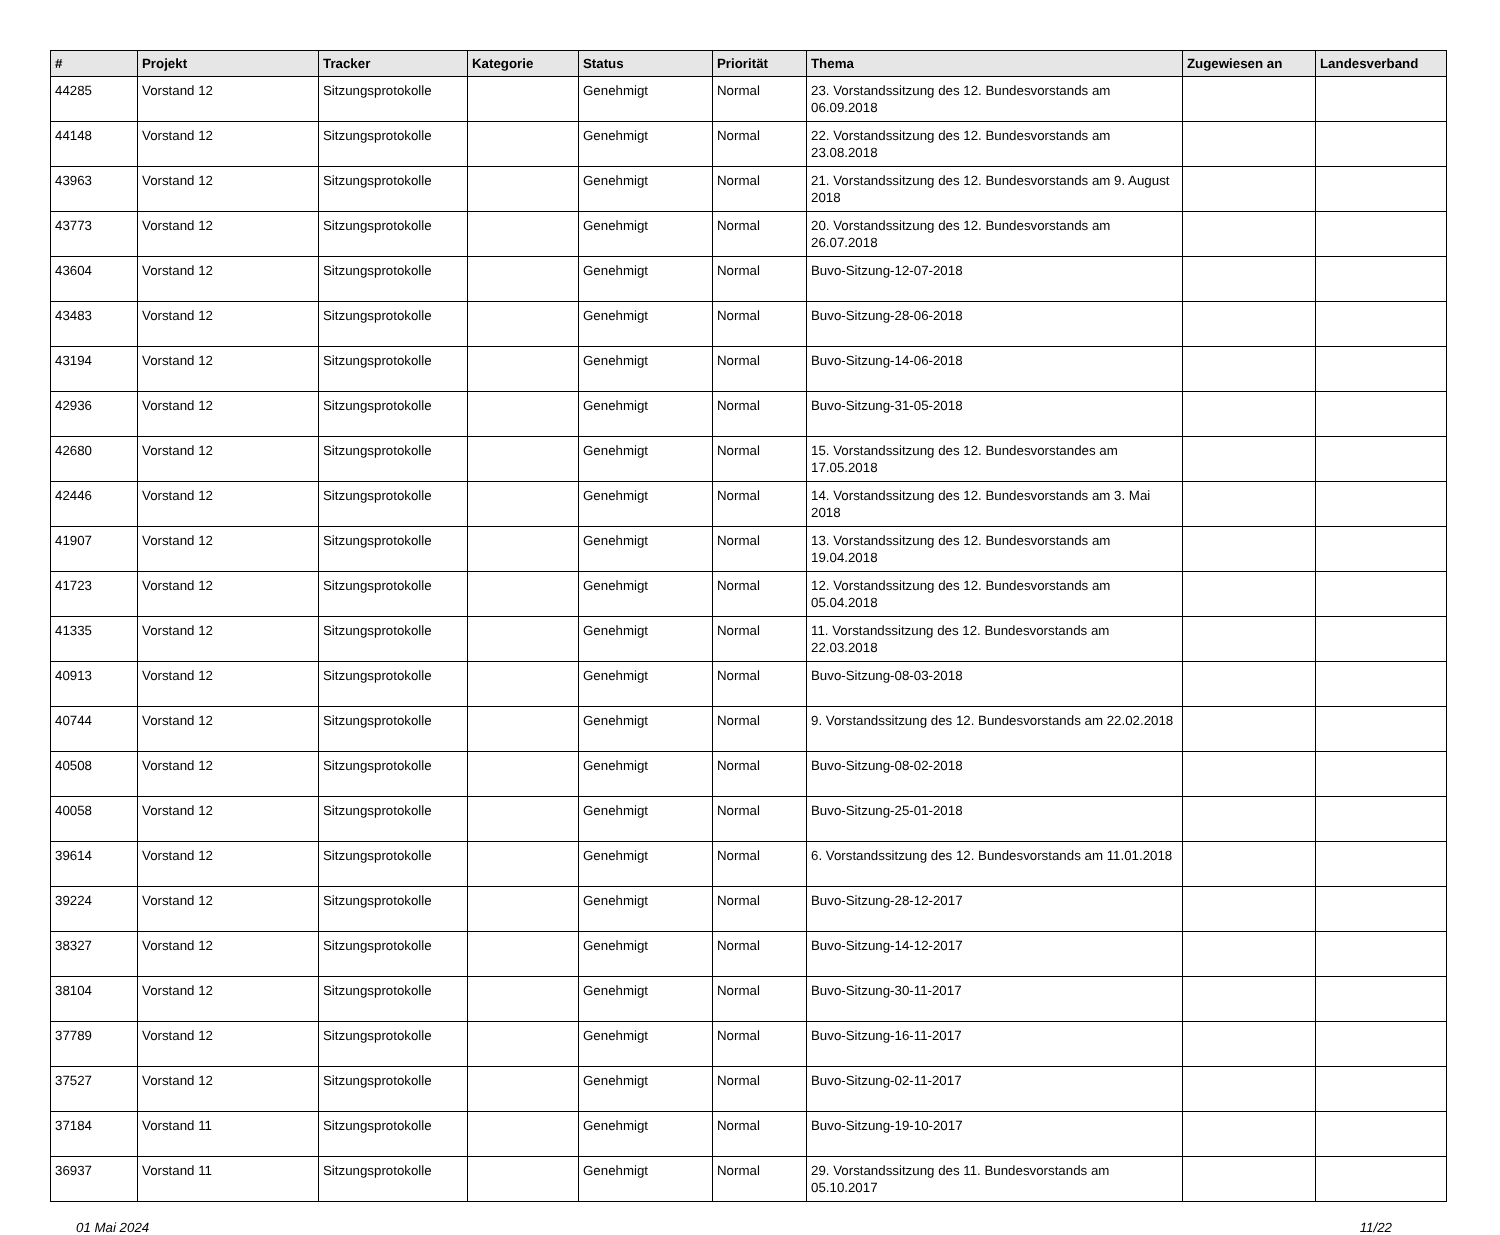| # | Projekt | Tracker | Kategorie | Status | Priorität | Thema | Zugewiesen an | Landesverband |
| --- | --- | --- | --- | --- | --- | --- | --- | --- |
| 44285 | Vorstand 12 | Sitzungsprotokolle | | Genehmigt | Normal | 23. Vorstandssitzung des 12. Bundesvorstands am 06.09.2018 | | |
| 44148 | Vorstand 12 | Sitzungsprotokolle | | Genehmigt | Normal | 22. Vorstandssitzung des 12. Bundesvorstands am 23.08.2018 | | |
| 43963 | Vorstand 12 | Sitzungsprotokolle | | Genehmigt | Normal | 21. Vorstandssitzung des 12. Bundesvorstands am 9. August 2018 | | |
| 43773 | Vorstand 12 | Sitzungsprotokolle | | Genehmigt | Normal | 20. Vorstandssitzung des 12. Bundesvorstands am 26.07.2018 | | |
| 43604 | Vorstand 12 | Sitzungsprotokolle | | Genehmigt | Normal | Buvo-Sitzung-12-07-2018 | | |
| 43483 | Vorstand 12 | Sitzungsprotokolle | | Genehmigt | Normal | Buvo-Sitzung-28-06-2018 | | |
| 43194 | Vorstand 12 | Sitzungsprotokolle | | Genehmigt | Normal | Buvo-Sitzung-14-06-2018 | | |
| 42936 | Vorstand 12 | Sitzungsprotokolle | | Genehmigt | Normal | Buvo-Sitzung-31-05-2018 | | |
| 42680 | Vorstand 12 | Sitzungsprotokolle | | Genehmigt | Normal | 15. Vorstandssitzung des 12. Bundesvorstandes am 17.05.2018 | | |
| 42446 | Vorstand 12 | Sitzungsprotokolle | | Genehmigt | Normal | 14. Vorstandssitzung des 12. Bundesvorstands am 3. Mai 2018 | | |
| 41907 | Vorstand 12 | Sitzungsprotokolle | | Genehmigt | Normal | 13. Vorstandssitzung des 12. Bundesvorstands am 19.04.2018 | | |
| 41723 | Vorstand 12 | Sitzungsprotokolle | | Genehmigt | Normal | 12. Vorstandssitzung des 12. Bundesvorstands am 05.04.2018 | | |
| 41335 | Vorstand 12 | Sitzungsprotokolle | | Genehmigt | Normal | 11. Vorstandssitzung des 12. Bundesvorstands am 22.03.2018 | | |
| 40913 | Vorstand 12 | Sitzungsprotokolle | | Genehmigt | Normal | Buvo-Sitzung-08-03-2018 | | |
| 40744 | Vorstand 12 | Sitzungsprotokolle | | Genehmigt | Normal | 9. Vorstandssitzung des 12. Bundesvorstands am 22.02.2018 | | |
| 40508 | Vorstand 12 | Sitzungsprotokolle | | Genehmigt | Normal | Buvo-Sitzung-08-02-2018 | | |
| 40058 | Vorstand 12 | Sitzungsprotokolle | | Genehmigt | Normal | Buvo-Sitzung-25-01-2018 | | |
| 39614 | Vorstand 12 | Sitzungsprotokolle | | Genehmigt | Normal | 6. Vorstandssitzung des 12. Bundesvorstands am 11.01.2018 | | |
| 39224 | Vorstand 12 | Sitzungsprotokolle | | Genehmigt | Normal | Buvo-Sitzung-28-12-2017 | | |
| 38327 | Vorstand 12 | Sitzungsprotokolle | | Genehmigt | Normal | Buvo-Sitzung-14-12-2017 | | |
| 38104 | Vorstand 12 | Sitzungsprotokolle | | Genehmigt | Normal | Buvo-Sitzung-30-11-2017 | | |
| 37789 | Vorstand 12 | Sitzungsprotokolle | | Genehmigt | Normal | Buvo-Sitzung-16-11-2017 | | |
| 37527 | Vorstand 12 | Sitzungsprotokolle | | Genehmigt | Normal | Buvo-Sitzung-02-11-2017 | | |
| 37184 | Vorstand 11 | Sitzungsprotokolle | | Genehmigt | Normal | Buvo-Sitzung-19-10-2017 | | |
| 36937 | Vorstand 11 | Sitzungsprotokolle | | Genehmigt | Normal | 29. Vorstandssitzung des 11. Bundesvorstands am 05.10.2017 | | |
01 Mai 2024 11/22